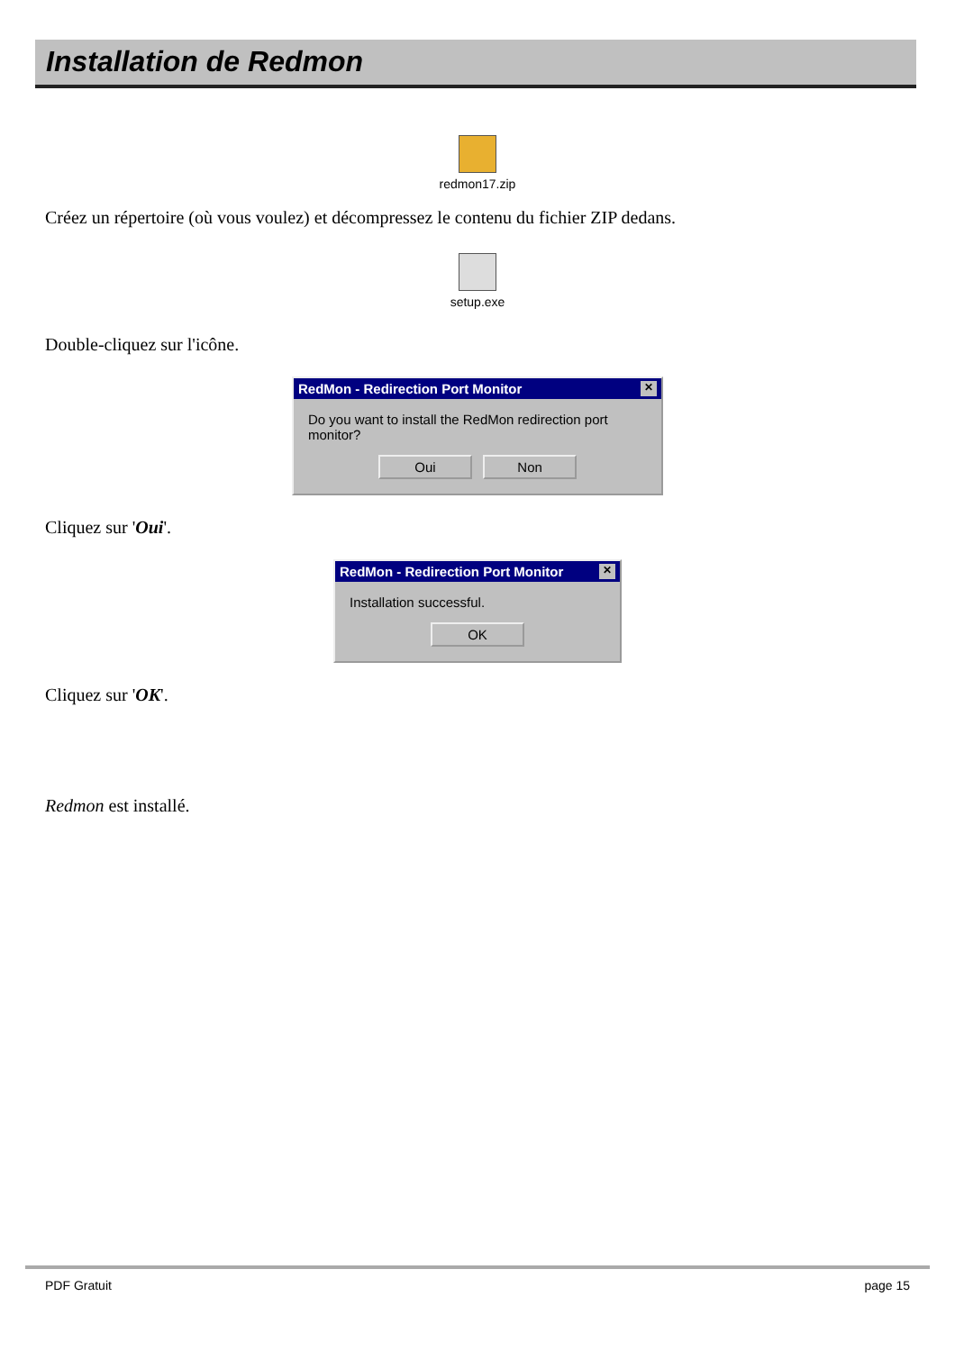Installation de Redmon
redmon17.zip
Créez un répertoire (où vous voulez) et décompressez le contenu du fichier ZIP dedans.
setup.exe
Double-cliquez sur l'icône.
RedMon - Redirection Port Monitor ✕
Do you want to install the RedMon redirection port monitor?
Oui Non
Cliquez sur 'Oui'.
RedMon - Redirection Port Monitor ✕
Installation successful.
OK
Cliquez sur 'OK'.
Redmon est installé.
PDF Gratuit page 15